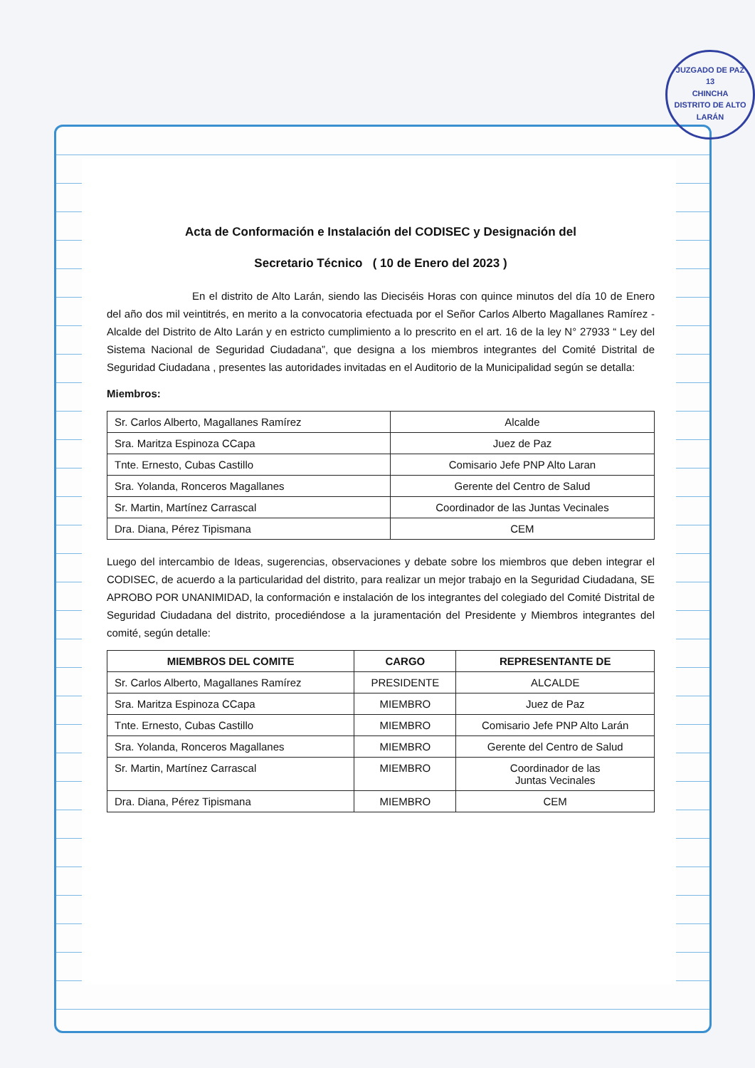JUZGADO DE PAZ
13
CHINCHA
DISTRITO DE ALTO LARÁN
Acta de Conformación e Instalación del CODISEC y Designación del
Secretario Técnico ( 10 de Enero del 2023 )
En el distrito de Alto Larán, siendo las Dieciséis Horas con quince minutos del día 10 de Enero del año dos mil veintitrés, en merito a la convocatoria efectuada por el Señor Carlos Alberto Magallanes Ramírez - Alcalde del Distrito de Alto Larán y en estricto cumplimiento a lo prescrito en el art. 16 de la ley N° 27933 “ Ley del Sistema Nacional de Seguridad Ciudadana”, que designa a los miembros integrantes del Comité Distrital de Seguridad Ciudadana , presentes las autoridades invitadas en el Auditorio de la Municipalidad según se detalla:
Miembros:
| Sr. Carlos Alberto, Magallanes Ramírez | Alcalde |
| Sra. Maritza Espinoza CCapa | Juez de Paz |
| Tnte. Ernesto, Cubas Castillo | Comisario Jefe PNP Alto Laran |
| Sra. Yolanda, Ronceros Magallanes | Gerente del Centro de Salud |
| Sr. Martin, Martínez Carrascal | Coordinador de las Juntas Vecinales |
| Dra. Diana, Pérez Tipismana | CEM |
Luego del intercambio de Ideas, sugerencias, observaciones y debate sobre los miembros que deben integrar el CODISEC, de acuerdo a la particularidad del distrito, para realizar un mejor trabajo en la Seguridad Ciudadana, SE APROBO POR UNANIMIDAD, la conformación e instalación de los integrantes del colegiado del Comité Distrital de Seguridad Ciudadana del distrito, procediéndose a la juramentación del Presidente y Miembros integrantes del comité, según detalle:
| MIEMBROS DEL COMITE | CARGO | REPRESENTANTE DE |
| --- | --- | --- |
| Sr. Carlos Alberto, Magallanes Ramírez | PRESIDENTE | ALCALDE |
| Sra. Maritza Espinoza CCapa | MIEMBRO | Juez de Paz |
| Tnte. Ernesto, Cubas Castillo | MIEMBRO | Comisario Jefe PNP Alto Larán |
| Sra. Yolanda, Ronceros Magallanes | MIEMBRO | Gerente del Centro de Salud |
| Sr. Martin, Martínez Carrascal | MIEMBRO | Coordinador de las Juntas Vecinales |
| Dra. Diana, Pérez Tipismana | MIEMBRO | CEM |